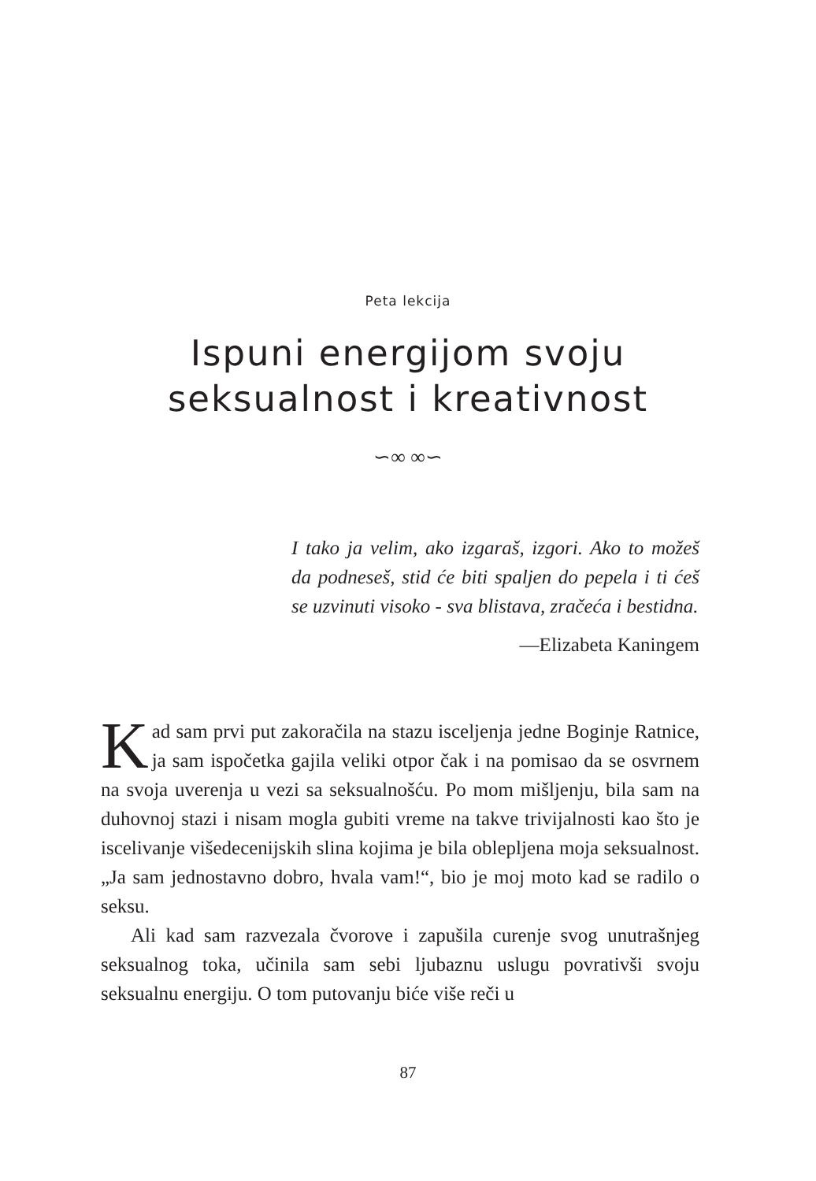Peta lekcija
Ispuni energijom svoju
seksualnost i kreativnost
∽∞ ∞∽
I tako ja velim, ako izgaraš, izgori. Ako to možeš da podneseš, stid će biti spaljen do pepela i ti ćeš se uzvinuti visoko - sva blistava, zračeća i bestidna.
—Elizabeta Kaningem
Kad sam prvi put zakoračila na stazu isceljenja jedne Boginje Ratnice, ja sam ispočetka gajila veliki otpor čak i na pomisao da se osvrnem na svoja uverenja u vezi sa seksualnošću. Po mom mišljenju, bila sam na duhovnoj stazi i nisam mogla gubiti vreme na takve trivijalnosti kao što je iscelivanje višedecenijskih slina kojima je bila oblepljena moja seksualnost. „Ja sam jednostavno dobro, hvala vam!“, bio je moj moto kad se radilo o seksu.
Ali kad sam razvezala čvorove i zapušila curenje svog unutrašnjeg seksualnog toka, učinila sam sebi ljubaznu uslugu povrativši svoju seksualnu energiju. O tom putovanju biće više reči u
87